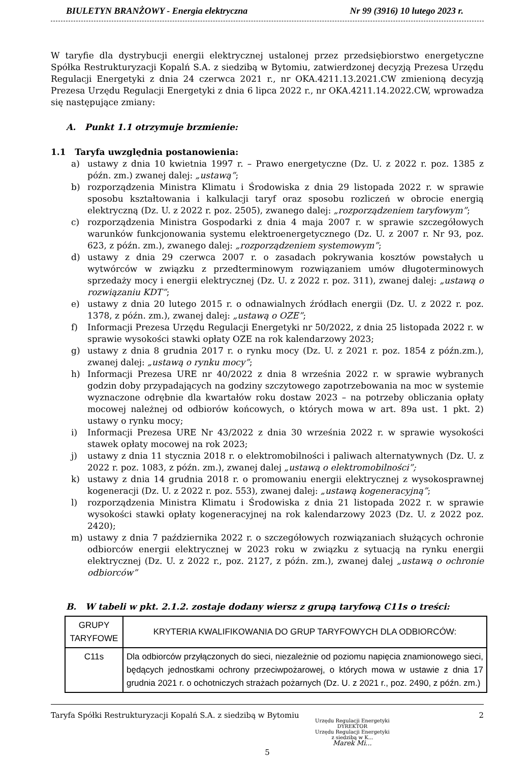BIULETYN BRANŻOWY - Energia elektryczna Nr 99 (3916) 10 lutego 2023 r.
W taryfie dla dystrybucji energii elektrycznej ustalonej przez przedsiębiorstwo energetyczne Spółka Restrukturyzacji Kopalń S.A. z siedzibą w Bytomiu, zatwierdzonej decyzją Prezesa Urzędu Regulacji Energetyki z dnia 24 czerwca 2021 r., nr OKA.4211.13.2021.CW zmienioną decyzją Prezesa Urzędu Regulacji Energetyki z dnia 6 lipca 2022 r., nr OKA.4211.14.2022.CW, wprowadza się następujące zmiany:
A. Punkt 1.1 otrzymuje brzmienie:
1.1 Taryfa uwzględnia postanowienia:
a) ustawy z dnia 10 kwietnia 1997 r. – Prawo energetyczne (Dz. U. z 2022 r. poz. 1385 z późn. zm.) zwanej dalej: „ustawą”;
b) rozporządzenia Ministra Klimatu i Środowiska z dnia 29 listopada 2022 r. w sprawie sposobu kształtowania i kalkulacji taryf oraz sposobu rozliczeń w obrocie energią elektryczną (Dz. U. z 2022 r. poz. 2505), zwanego dalej: „rozporządzeniem taryfowym”;
c) rozporządzenia Ministra Gospodarki z dnia 4 maja 2007 r. w sprawie szczegółowych warunków funkcjonowania systemu elektroenergetycznego (Dz. U. z 2007 r. Nr 93, poz. 623, z późn. zm.), zwanego dalej: „rozporządzeniem systemowym”;
d) ustawy z dnia 29 czerwca 2007 r. o zasadach pokrywania kosztów powstałych u wytwórców w związku z przedterminowym rozwiązaniem umów długoterminowych sprzedaży mocy i energii elektrycznej (Dz. U. z 2022 r. poz. 311), zwanej dalej: „ustawą o rozwiązaniu KDT”;
e) ustawy z dnia 20 lutego 2015 r. o odnawialnych źródłach energii (Dz. U. z 2022 r. poz. 1378, z późn. zm.), zwanej dalej: „ustawą o OZE”;
f) Informacji Prezesa Urzędu Regulacji Energetyki nr 50/2022, z dnia 25 listopada 2022 r. w sprawie wysokości stawki opłaty OZE na rok kalendarzowy 2023;
g) ustawy z dnia 8 grudnia 2017 r. o rynku mocy (Dz. U. z 2021 r. poz. 1854 z późn.zm.), zwanej dalej: „ustawą o rynku mocy”;
h) Informacji Prezesa URE nr 40/2022 z dnia 8 września 2022 r. w sprawie wybranych godzin doby przypadających na godziny szczytowego zapotrzebowania na moc w systemie wyznaczone odrębnie dla kwartałów roku dostaw 2023 – na potrzeby obliczania opłaty mocowej należnej od odbiorów końcowych, o których mowa w art. 89a ust. 1 pkt. 2) ustawy o rynku mocy;
i) Informacji Prezesa URE Nr 43/2022 z dnia 30 września 2022 r. w sprawie wysokości stawek opłaty mocowej na rok 2023;
j) ustawy z dnia 11 stycznia 2018 r. o elektromobilności i paliwach alternatywnych (Dz. U. z 2022 r. poz. 1083, z późn. zm.), zwanej dalej „ustawą o elektromobilności”;
k) ustawy z dnia 14 grudnia 2018 r. o promowaniu energii elektrycznej z wysokosprawnej kogeneracji (Dz. U. z 2022 r. poz. 553), zwanej dalej: „ustawą kogeneracyjną”;
l) rozporządzenia Ministra Klimatu i Środowiska z dnia 21 listopada 2022 r. w sprawie wysokości stawki opłaty kogeneracyjnej na rok kalendarzowy 2023 (Dz. U. z 2022 poz. 2420);
m) ustawy z dnia 7 października 2022 r. o szczegółowych rozwiązaniach służących ochronie odbiorców energii elektrycznej w 2023 roku w związku z sytuacją na rynku energii elektrycznej (Dz. U. z 2022 r., poz. 2127, z późn. zm.), zwanej dalej „ustawą o ochronie odbiorców”
B. W tabeli w pkt. 2.1.2. zostaje dodany wiersz z grupą taryfową C11s o treści:
| GRUPY TARYFOWE | KRYTERIA KWALIFIKOWANIA DO GRUP TARYFOWYCH DLA ODBIORCÓW: |
| --- | --- |
| C11s | Dla odbiorców przyłączonych do sieci, niezależnie od poziomu napięcia znamionowego sieci, będących jednostkami ochrony przeciwpożarowej, o których mowa w ustawie z dnia 17 grudnia 2021 r. o ochotniczych strażach pożarnych (Dz. U. z 2021 r., poz. 2490, z późn. zm.) |
Taryfa Spółki Restrukturyzacji Kopalń S.A. z siedzibą w Bytomiu 2
Urzędu Regulacji Energetyki
DYREKTOR
Urzędu Regulacji Energetyki
z siedzibą w K...
Marek Mi...
5